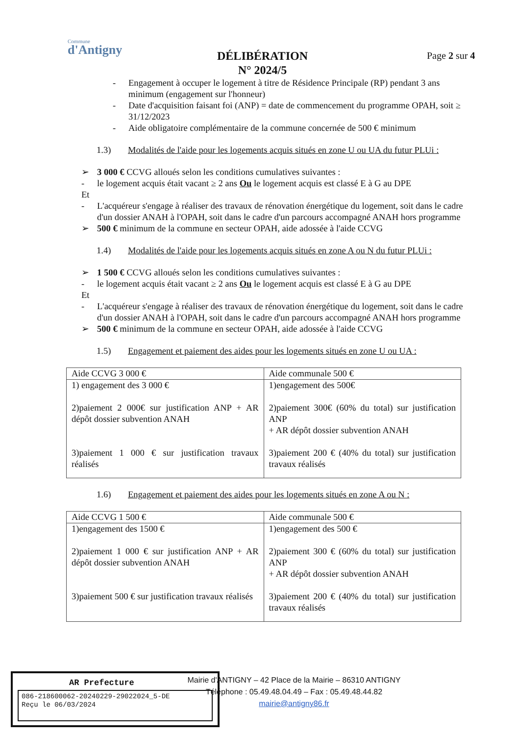Commune
d'Antigny
DÉLIBÉRATION
N° 2024/5
Page 2 sur 4
- Engagement à occuper le logement à titre de Résidence Principale (RP) pendant 3 ans minimum (engagement sur l'honneur)
- Date d'acquisition faisant foi (ANP) = date de commencement du programme OPAH, soit ≥ 31/12/2023
- Aide obligatoire complémentaire de la commune concernée de 500 € minimum
1.3) Modalités de l'aide pour les logements acquis situés en zone U ou UA du futur PLUi :
➢ 3 000 € CCVG alloués selon les conditions cumulatives suivantes :
- le logement acquis était vacant ≥ 2 ans Ou le logement acquis est classé E à G au DPE
Et
- L'acquéreur s'engage à réaliser des travaux de rénovation énergétique du logement, soit dans le cadre d'un dossier ANAH à l'OPAH, soit dans le cadre d'un parcours accompagné ANAH hors programme
➢ 500 € minimum de la commune en secteur OPAH, aide adossée à l'aide CCVG
1.4) Modalités de l'aide pour les logements acquis situés en zone A ou N du futur PLUi :
➢ 1 500 € CCVG alloués selon les conditions cumulatives suivantes :
- le logement acquis était vacant ≥ 2 ans Ou le logement acquis est classé E à G au DPE
Et
- L'acquéreur s'engage à réaliser des travaux de rénovation énergétique du logement, soit dans le cadre d'un dossier ANAH à l'OPAH, soit dans le cadre d'un parcours accompagné ANAH hors programme
➢ 500 € minimum de la commune en secteur OPAH, aide adossée à l'aide CCVG
1.5) Engagement et paiement des aides pour les logements situés en zone U ou UA :
| Aide CCVG 3 000 € | Aide communale 500 € |
| 1) engagement des 3 000 € 2)paiement 2 000€ sur justification ANP + AR dépôt dossier subvention ANAH 3)paiement 1 000 € sur justification travaux réalisés | 1)engagement des 500€ 2)paiement 300€ (60% du total) sur justification ANP + AR dépôt dossier subvention ANAH 3)paiement 200 € (40% du total) sur justification travaux réalisés |
1.6) Engagement et paiement des aides pour les logements situés en zone A ou N :
| Aide CCVG 1 500 € | Aide communale 500 € |
| 1)engagement des 1500 € 2)paiement 1 000 € sur justification ANP + AR dépôt dossier subvention ANAH 3)paiement 500 € sur justification travaux réalisés | 1)engagement des 500 € 2)paiement 300 € (60% du total) sur justification ANP + AR dépôt dossier subvention ANAH 3)paiement 200 € (40% du total) sur justification travaux réalisés |
AR Prefecture
086-218600062-20240229-29022024_5-DE
Reçu le 06/03/2024
Mairie d'ANTIGNY – 42 Place de la Mairie – 86310 ANTIGNY
Téléphone : 05.49.48.04.49 – Fax : 05.49.48.44.82
mairie@antigny86.fr